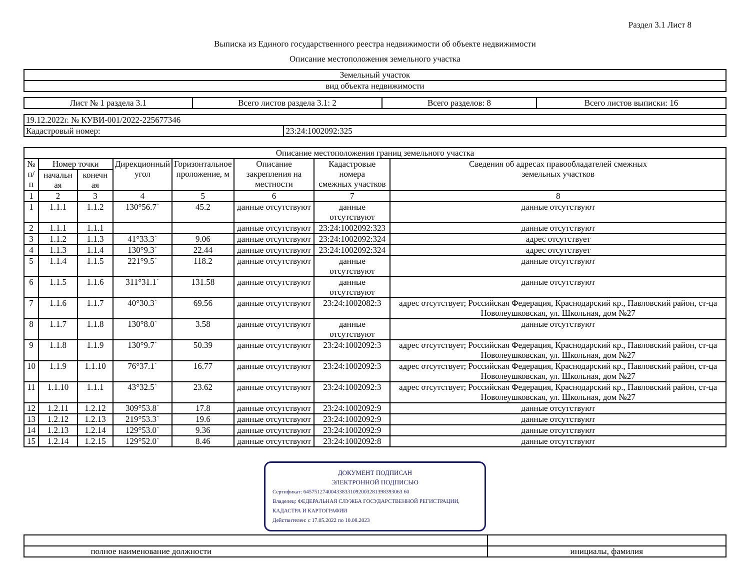Раздел 3.1 Лист 8
Выписка из Единого государственного реестра недвижимости об объекте недвижимости
Описание местоположения земельного участка
| Земельный участок |
| вид объекта недвижимости |
| Лист № 1 раздела 3.1 | Всего листов раздела 3.1: 2 | Всего разделов: 8 | Всего листов выписки: 16 |
| 19.12.2022г. № КУВИ-001/2022-225677346 | |
| Кадастровый номер: | 23:24:1002092:325 |
| Описание местоположения границ земельного участка | | | | | | | |
| № п/п | Номер точки | | Дирекционный угол | Горизонтальное проложение, м | Описание закрепления на местности | Кадастровые номера смежных участков | Сведения об адресах правообладателей смежных земельных участков |
| | начальн ая | конечн ая | | | | | |
| 1 | 2 | 3 | 4 | 5 | 6 | 7 | 8 |
| 1 | 1.1.1 | 1.1.2 | 130°56.7` | 45.2 | данные отсутствуют | данные отсутствуют | данные отсутствуют |
| 2 | 1.1.1 | 1.1.1 | | | данные отсутствуют | 23:24:1002092:323 | данные отсутствуют |
| 3 | 1.1.2 | 1.1.3 | 41°33.3` | 9.06 | данные отсутствуют | 23:24:1002092:324 | адрес отсутствует |
| 4 | 1.1.3 | 1.1.4 | 130°9.3` | 22.44 | данные отсутствуют | 23:24:1002092:324 | адрес отсутствует |
| 5 | 1.1.4 | 1.1.5 | 221°9.5` | 118.2 | данные отсутствуют | данные отсутствуют | данные отсутствуют |
| 6 | 1.1.5 | 1.1.6 | 311°31.1` | 131.58 | данные отсутствуют | данные отсутствуют | данные отсутствуют |
| 7 | 1.1.6 | 1.1.7 | 40°30.3` | 69.56 | данные отсутствуют | 23:24:1002082:3 | адрес отсутствует; Российская Федерация, Краснодарский кр., Павловский район, ст-ца Новолеушковская, ул. Школьная, дом №27 |
| 8 | 1.1.7 | 1.1.8 | 130°8.0` | 3.58 | данные отсутствуют | данные отсутствуют | данные отсутствуют |
| 9 | 1.1.8 | 1.1.9 | 130°9.7` | 50.39 | данные отсутствуют | 23:24:1002092:3 | адрес отсутствует; Российская Федерация, Краснодарский кр., Павловский район, ст-ца Новолеушковская, ул. Школьная, дом №27 |
| 10 | 1.1.9 | 1.1.10 | 76°37.1` | 16.77 | данные отсутствуют | 23:24:1002092:3 | адрес отсутствует; Российская Федерация, Краснодарский кр., Павловский район, ст-ца Новолеушковская, ул. Школьная, дом №27 |
| 11 | 1.1.10 | 1.1.1 | 43°32.5` | 23.62 | данные отсутствуют | 23:24:1002092:3 | адрес отсутствует; Российская Федерация, Краснодарский кр., Павловский район, ст-ца Новолеушковская, ул. Школьная, дом №27 |
| 12 | 1.2.11 | 1.2.12 | 309°53.8` | 17.8 | данные отсутствуют | 23:24:1002092:9 | данные отсутствуют |
| 13 | 1.2.12 | 1.2.13 | 219°53.3` | 19.6 | данные отсутствуют | 23:24:1002092:9 | данные отсутствуют |
| 14 | 1.2.13 | 1.2.14 | 129°53.0` | 9.36 | данные отсутствуют | 23:24:1002092:9 | данные отсутствуют |
| 15 | 1.2.14 | 1.2.15 | 129°52.0` | 8.46 | данные отсутствуют | 23:24:1002092:8 | данные отсутствуют |
ДОКУМЕНТ ПОДПИСАН
ЭЛЕКТРОННОЙ ПОДПИСЬЮ
Сертификат: 645751274004338331092003281398393063 60
Владелец: ФЕДЕРАЛЬНАЯ СЛУЖБА ГОСУДАРСТВЕННОЙ РЕГИСТРАЦИИ, КАДАСТРА И КАРТОГРАФИИ
Действителен: с 17.05.2022 по 10.08.2023
| полное наименование должности | инициалы, фамилия |